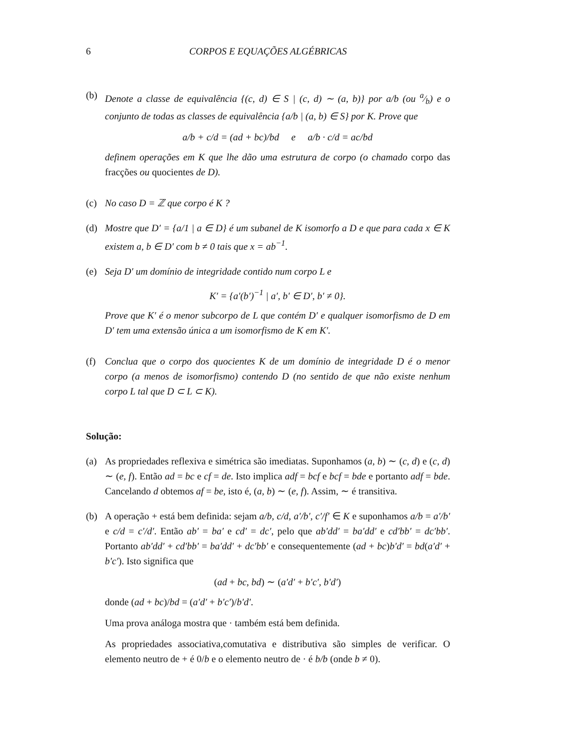6 CORPOS E EQUAÇÕES ALGÉBRICAS
(b) Denote a classe de equivalência {(c, d) ∈ S | (c, d) ∼ (a, b)} por a/b (ou a⁄b) e o conjunto de todas as classes de equivalência {a/b | (a, b) ∈ S} por K. Prove que
a/b + c/d = (ad + bc)/bd e a/b · c/d = ac/bd
definem operações em K que lhe dão uma estrutura de corpo (o chamado corpo das fracções ou quocientes de D).
(c) No caso D = ℤ que corpo é K ?
(d) Mostre que D′ = {a/1 | a ∈ D} é um subanel de K isomorfo a D e que para cada x ∈ K existem a, b ∈ D′ com b ≠ 0 tais que x = ab<sup>−1</sup>.
(e) Seja D′ um domínio de integridade contido num corpo L e
K′ = {a′(b′)<sup>−1</sup> | a′, b′ ∈ D′, b′ ≠ 0}.
Prove que K′ é o menor subcorpo de L que contém D′ e qualquer isomorfismo de D em D′ tem uma extensão única a um isomorfismo de K em K′.
(f) Conclua que o corpo dos quocientes K de um domínio de integridade D é o menor corpo (a menos de isomorfismo) contendo D (no sentido de que não existe nenhum corpo L tal que D ⊂ L ⊂ K).
Solução:
(a) As propriedades reflexiva e simétrica são imediatas. Suponhamos (a, b) ∼ (c, d) e (c, d) ∼ (e, f). Então ad = bc e cf = de. Isto implica adf = bcf e bcf = bde e portanto adf = bde. Cancelando d obtemos af = be, isto é, (a, b) ∼ (e, f). Assim, ∼ é transitiva.
(b) A operação + está bem definida: sejam a/b, c/d, a′/b′, c′/f′ ∈ K e suponhamos a/b = a′/b′ e c/d = c′/d′. Então ab′ = ba′ e cd′ = dc′, pelo que ab′dd′ = ba′dd′ e cd′bb′ = dc′bb′. Portanto ab′dd′ + cd′bb′ = ba′dd′ + dc′bb′ e consequentemente (ad + bc)b′d′ = bd(a′d′ + b′c′). Isto significa que
(ad + bc, bd) ∼ (a′d′ + b′c′, b′d′)
donde (ad + bc)/bd = (a′d′ + b′c′)/b′d′.
Uma prova análoga mostra que · também está bem definida.
As propriedades associativa,comutativa e distributiva são simples de verificar. O elemento neutro de + é 0/b e o elemento neutro de · é b/b (onde b ≠ 0).